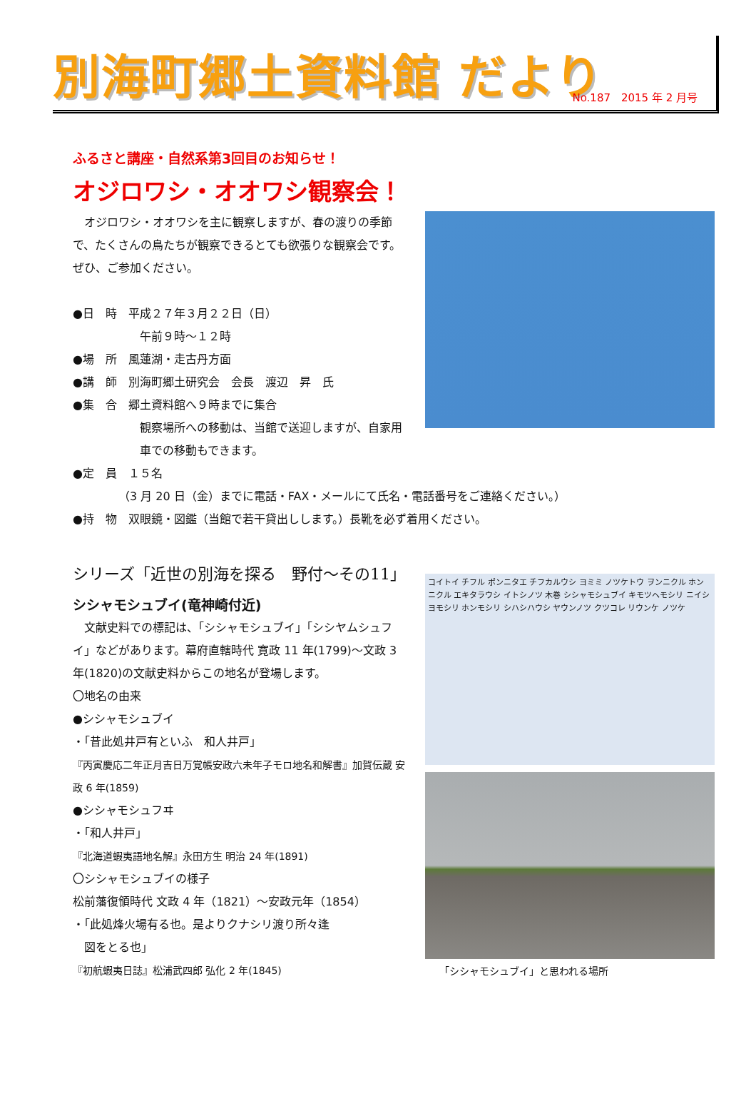別海町郷土資料館 だより
No.187　2015 年 2 月号
ふるさと講座・自然系第3回目のお知らせ！
オジロワシ・オオワシ観察会！
　オジロワシ・オオワシを主に観察しますが、春の渡りの季節で、たくさんの鳥たちが観察できるとても欲張りな観察会です。ぜひ、ご参加ください。
●日　時　平成２７年３月２２日（日）
午前９時～１２時
●場　所　風蓮湖・走古丹方面
●講　師　別海町郷土研究会　会長　渡辺　昇　氏
●集　合　郷土資料館へ９時までに集合
観察場所への移動は、当館で送迎しますが、自家用車での移動もできます。
●定　員　１５名
（3 月 20 日（金）までに電話・FAX・メールにて氏名・電話番号をご連絡ください。）
●持　物　双眼鏡・図鑑（当館で若干貸出しします。）長靴を必ず着用ください。
シリーズ「近世の別海を探る　野付～その11」
シシャモシュブイ(竜神崎付近)
　文献史料での標記は、「シシャモシュブイ」「シシヤムシュフイ」などがあります。幕府直轄時代 寛政 11 年(1799)～文政 3 年(1820)の文献史料からこの地名が登場します。
〇地名の由来
●シシャモシュブイ
・「昔此処井戸有といふ　和人井戸」
『丙寅慶応二年正月吉日万覚帳安政六未年子モロ地名和解書』加賀伝蔵 安政 6 年(1859)
●シシャモシュフヰ
・「和人井戸」
『北海道蝦夷語地名解』永田方生 明治 24 年(1891)
〇シシャモシュブイの様子
松前藩復領時代 文政 4 年（1821）～安政元年（1854）
・「此処烽火場有る也。是よりクナシリ渡り所々逢
　図をとる也」
『初航蝦夷日誌』松浦武四郎 弘化 2 年(1845)
コイトイ チフル ポンニタエ チフカルウシ ヨミミ ノツケトウ ヲンニクル ホンニクル エキタラウシ イトシノツ 木巻 シシャモシュブイ キモツヘモシリ ニイシヨモシリ ホンモシリ シハシハウシ ヤウンノツ クツコレ リウンケ ノツケ
「シシャモシュブイ」と思われる場所